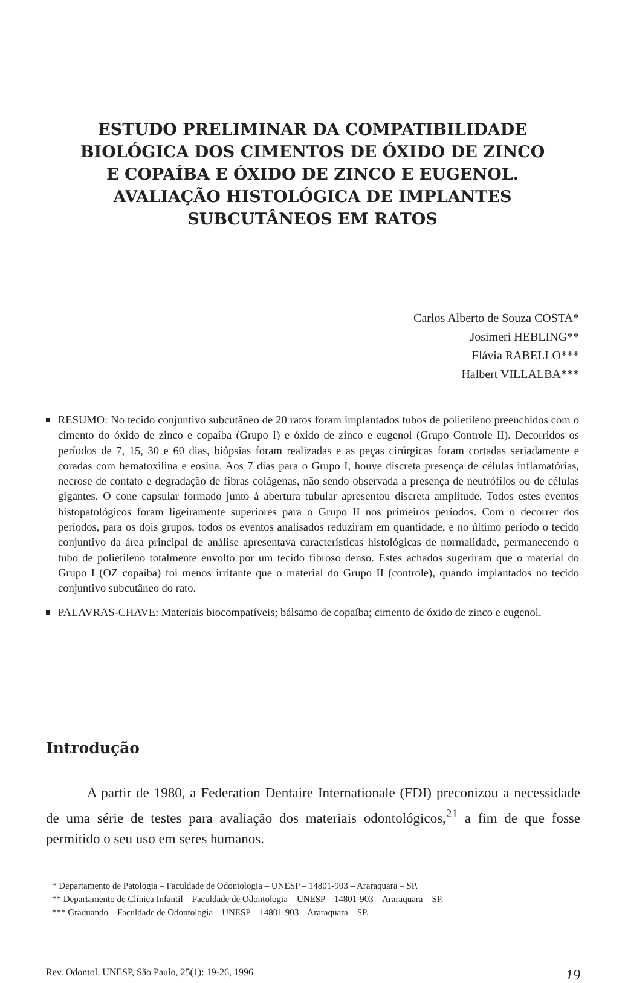ESTUDO PRELIMINAR DA COMPATIBILIDADE
BIOLÓGICA DOS CIMENTOS DE ÓXIDO DE ZINCO
E COPAÍBA E ÓXIDO DE ZINCO E EUGENOL.
AVALIAÇÃO HISTOLÓGICA DE IMPLANTES
SUBCUTÂNEOS EM RATOS
Carlos Alberto de Souza COSTA*
Josimeri HEBLING**
Flávia RABELLO***
Halbert VILLALBA***
RESUMO: No tecido conjuntivo subcutâneo de 20 ratos foram implantados tubos de polietileno preenchidos com o cimento do óxido de zinco e copaíba (Grupo I) e óxido de zinco e eugenol (Grupo Controle II). Decorridos os períodos de 7, 15, 30 e 60 dias, biópsias foram realizadas e as peças cirúrgicas foram cortadas seriadamente e coradas com hematoxilina e eosina. Aos 7 dias para o Grupo I, houve discreta presença de células inflamatórias, necrose de contato e degradação de fibras colágenas, não sendo observada a presença de neutrófilos ou de células gigantes. O cone capsular formado junto à abertura tubular apresentou discreta amplitude. Todos estes eventos histopatológicos foram ligeiramente superiores para o Grupo II nos primeiros períodos. Com o decorrer dos períodos, para os dois grupos, todos os eventos analisados reduziram em quantidade, e no último período o tecido conjuntivo da área principal de análise apresentava características histológicas de normalidade, permanecendo o tubo de polietileno totalmente envolto por um tecido fibroso denso. Estes achados sugeriram que o material do Grupo I (OZ copaíba) foi menos irritante que o material do Grupo II (controle), quando implantados no tecido conjuntivo subcutâneo do rato.
PALAVRAS-CHAVE: Materiais biocompatíveis; bálsamo de copaíba; cimento de óxido de zinco e eugenol.
Introdução
A partir de 1980, a Federation Dentaire Internationale (FDI) preconizou a necessidade de uma série de testes para avaliação dos materiais odontológicos,<sup>21</sup> a fim de que fosse permitido o seu uso em seres humanos.
* Departamento de Patologia – Faculdade de Odontologia – UNESP – 14801-903 – Araraquara – SP.
** Departamento de Clínica Infantil – Faculdade de Odontologia – UNESP – 14801-903 – Araraquara – SP.
*** Graduando – Faculdade de Odontologia – UNESP – 14801-903 – Araraquara – SP.
Rev. Odontol. UNESP, São Paulo, 25(1): 19-26, 1996 19